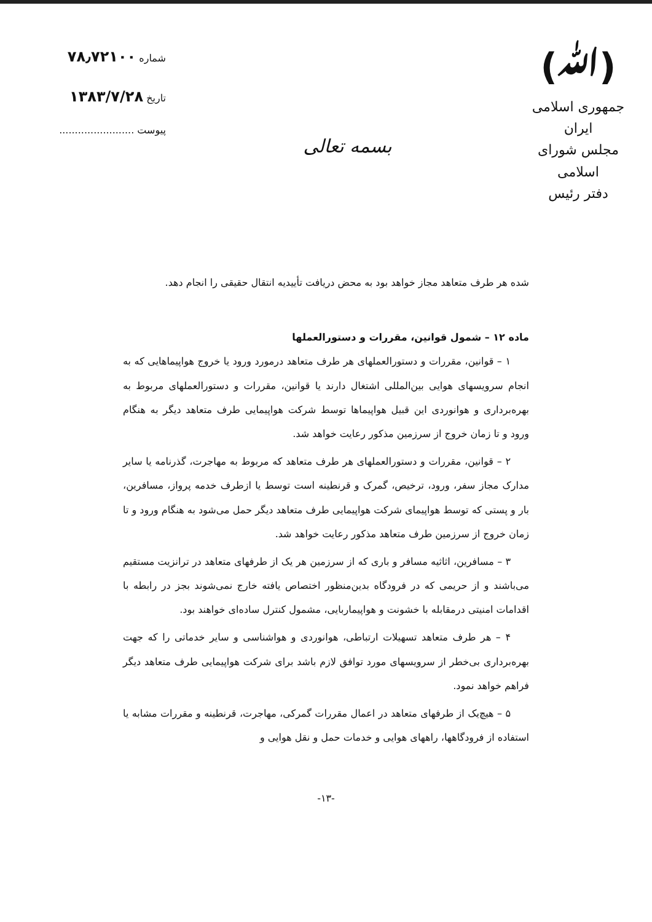(ﷲ)
جمهوری اسلامی ایران
مجلس شورای اسلامی
دفتر رئیس
بسمه تعالی
شماره ۷۸٫۷۲۱۰۰
تاریخ ۱۳۸۳/۷/۲۸
پیوست ........................
شده هر طرف متعاهد مجاز خواهد بود به محض دریافت تأییدیه انتقال حقیقی را انجام دهد.
ماده ۱۲ – شمول قوانین، مقررات و دستورالعملها
۱ – قوانین، مقررات و دستورالعملهای هر طرف متعاهد درمورد ورود یا خروج هواپیماهایی که به انجام سرویسهای هوایی بین‌المللی اشتغال دارند یا قوانین، مقررات و دستورالعملهای مربوط به بهره‌برداری و هوانوردی این قبیل هواپیماها توسط شرکت هواپیمایی طرف متعاهد دیگر به هنگام ورود و تا زمان خروج از سرزمین مذکور رعایت خواهد شد.
۲ – قوانین، مقررات و دستورالعملهای هر طرف متعاهد که مربوط به مهاجرت، گذرنامه یا سایر مدارک مجاز سفر، ورود، ترخیص، گمرک و قرنطینه است توسط یا ازطرف خدمه پرواز، مسافرین، بار و پستی که توسط هواپیمای شرکت هواپیمایی طرف متعاهد دیگر حمل می‌شود به هنگام ورود و تا زمان خروج از سرزمین طرف متعاهد مذکور رعایت خواهد شد.
۳ – مسافرین، اثاثیه مسافر و باری که از سرزمین هر یک از طرفهای متعاهد در ترانزیت مستقیم می‌باشند و از حریمی که در فرودگاه بدین‌منظور اختصاص یافته خارج نمی‌شوند بجز در رابطه با اقدامات امنیتی درمقابله با خشونت و هواپیماربایی، مشمول کنترل ساده‌ای خواهند بود.
۴ – هر طرف متعاهد تسهیلات ارتباطی، هوانوردی و هواشناسی و سایر خدماتی را که جهت بهره‌برداری بی‌خطر از سرویسهای مورد توافق لازم باشد برای شرکت هواپیمایی طرف متعاهد دیگر فراهم خواهد نمود.
۵ – هیچ‌یک از طرفهای متعاهد در اعمال مقررات گمرکی، مهاجرت، قرنطینه و مقررات مشابه یا استفاده از فرودگاهها، راههای هوایی و خدمات حمل و نقل هوایی و
-۱۳-